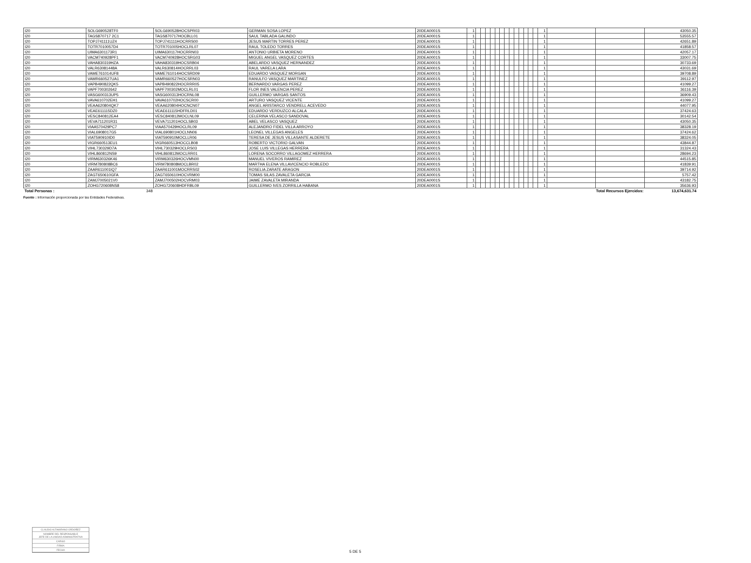| I20 | SOLG690528TF0 | SOLG690528HOCSPR03 | GERMAN SOSA LOPEZ | 20DEA0001S | 1 | | | | | | | | | | | | | | 1 | | | 43050.35 |
| I20 | TAGS870717 2C1 | TAGS870717HOCBLL01 | SAUL TABLADA GALINDO | 20DEA0001S | 1 | | | | | | | | | | | | | | 1 | | | 53555.57 |
| I20 | TOPJ741111UZ4 | TOPJ741111HOCRRS00 | JESUS MARTIN TORRES PEREZ | 20DEA0001S | 1 | | | | | | | | | | | | | | 1 | | | 42651.89 |
| I20 | TOTR7010057D4 | TOTR701005HOCLRL07 | RAUL TOLEDO TORRES | 20DEA0001S | 1 | | | | | | | | | | | | | | 1 | | | 41858.57 |
| I20 | UIMA6301173R1 | UIMA630117HOCRRN03 | ANTONIO URBIETA MORENO | 20DEA0001S | 1 | | | | | | | | | | | | | | 1 | | | 42057.17 |
| I20 | VACM740928PF1 | VACM740928HOCSRG03 | MIGUEL ANGEL VASQUEZ CORTES | 20DEA0001S | 1 | | | | | | | | | | | | | | 1 | | | 33007.75 |
| I20 | VAHA830319HZA | VAHA830319HOCSRB04 | ABELARDO VASQUEZ HERNANDEZ | 20DEA0001S | 1 | | | | | | | | | | | | | | 1 | | | 30733.69 |
| I20 | VALR63081448A | VALR630814HOCRRL03 | RAUL VARELA LARA | 20DEA0001S | 1 | | | | | | | | | | | | | | 1 | | | 43031.69 |
| I20 | VAME761014UF8 | VAME761014HOCSRD09 | EDUARDO VASQUEZ MORGAN | 20DEA0001S | 1 | | | | | | | | | | | | | | 1 | | | 39708.89 |
| I20 | VAMR660527UA1 | VAMR660527HOCSRN03 | RANULFO VASQUEZ MARTINEZ | 20DEA0001S | 1 | | | | | | | | | | | | | | 1 | | | 39112.97 |
| I20 | VAPB490822QK5 | VAPB490822HOCRRR05 | BERNARDO VARGAS PEREZ | 20DEA0001S | 1 | | | | | | | | | | | | | | 1 | | | 41099.27 |
| I20 | VAPF700302642 | VAPF700302MOCLRL01 | FLOR INES VALENCIA PEREZ | 20DEA0001S | 1 | | | | | | | | | | | | | | 1 | | | 36116.39 |
| I20 | VASG600313UP5 | VASG600313HOCRNL08 | GUILLERMO VARGAS SANTOS | 20DEA0001S | 1 | | | | | | | | | | | | | | 1 | | | 36909.43 |
| I20 | VAVA610702EH1 | VAVA610702HOCSCR00 | ARTURO VASQUEZ VICENTE | 20DEA0001S | 1 | | | | | | | | | | | | | | 1 | | | 41099.27 |
| I20 | VEAA620804QK7 | VEAA620804HOCNCN07 | ANGEL ARISTARCO VENDRELL ACEVEDO | 20DEA0001S | 1 | | | | | | | | | | | | | | 1 | | | 44077.95 |
| I20 | VEAE611115DZ0 | VEAE611115HDFRLD01 | EDUARDO VERDUZCO ALCALA | 20DEA0001S | 1 | | | | | | | | | | | | | | 1 | | | 37424.63 |
| I20 | VESC840812EA4 | VESC840812MOCLNL09 | CELERINA VELASCO SANDOVAL | 20DEA0001S | 1 | | | | | | | | | | | | | | 1 | | | 30142.54 |
| I20 | VEVA711201R31 | VEVA711201HOCLSB03 | ABEL VELASCO VASQUEZ | 20DEA0001S | 1 | | | | | | | | | | | | | | 1 | | | 43050.35 |
| I20 | VIAA570429PC7 | VIAA570429HOCLRL09 | ALEJANDRO FIDEL VILLA ARROYO | 20DEA0001S | 1 | | | | | | | | | | | | | | 1 | | | 38328.19 |
| I20 | VIAL6908017G5 | VIAL690801HOCLNN06 | LEONEL VILLEGAS ANGELES | 20DEA0001S | 1 | | | | | | | | | | | | | | 1 | | | 37424.62 |
| I20 | VIAT590910ID0 | VIAT590910MOCLLR06 | TERESA DE JESUS VILLASANTE ALDERETE | 20DEA0001S | 1 | | | | | | | | | | | | | | 1 | | | 38324.05 |
| I20 | VIGR660513EU1 | VIGR660513HOCCLB08 | ROBERTO VICTORIO GALVAN | 20DEA0001S | 1 | | | | | | | | | | | | | | 1 | | | 43844.87 |
| I20 | VIHL730329D7A | VIHL730329HOCLRS03 | JOSE LUIS VILLEGAS HERRERA | 20DEA0001S | 1 | | | | | | | | | | | | | | 1 | | | 31324.43 |
| I20 | VIHL860812NS9 | VIHL860812MOCLRR01 | LORENA SOCORRO VILLAGOMEZ HERRERA | 20DEA0001S | 1 | | | | | | | | | | | | | | 1 | | | 28694.23 |
| I20 | VIRM630326K46 | VIRM630326HOCVMN00 | MANUEL VIVEROS RAMIREZ | 20DEA0001S | 1 | | | | | | | | | | | | | | 1 | | | 44515.85 |
| I20 | VIRM780808BC6 | VIRM780808MOCLBR02 | MARTHA ELENA VILLAVICENCIO ROBLEDO | 20DEA0001S | 1 | | | | | | | | | | | | | | 1 | | | 41839.91 |
| I20 | ZAAR611001IQ7 | ZAAR611001MOCRRS02 | ROSELIA ZARATE ARAGON | 20DEA0001S | 1 | | | | | | | | | | | | | | 1 | | | 39714.92 |
| I20 | ZAGT650610GFA | ZAGT650610HOCVRM00 | TOMAS SILAS ZAVALETA GARCIA | 20DEA0001S | 1 | | | | | | | | | | | | | | 1 | | | 5757.42 |
| I20 | ZAMJ7005021V0 | ZAMJ700502HOCVRM03 | JAIME ZAVALETA MIRANDA | 20DEA0001S | 1 | | | | | | | | | | | | | | 1 | | | 43182.75 |
| I20 | ZOHG720608NS8 | ZOHG720608HDFRBL09 | GUILLERMO IVES ZORRILLA HABANA | 20DEA0001S | 1 | | | | | | | | | | | | | | 1 | | | 35636.93 |
| Total Personas : | 348 | | | | | | | | | | | | | | | | | | | Total Recursos Ejercidos: | | 13,674,631.74 |
Fuente : Información proporcionada por las Entidades Federativas.
CLAUDIO ALTAMIRANO ORDOÑEZ
NOMBRE DEL RESPONSABLE
JEFE DE LA UNIDAD ADMINISTRATIVA
CARGO
FIRMA
FECHA
5 DE 5